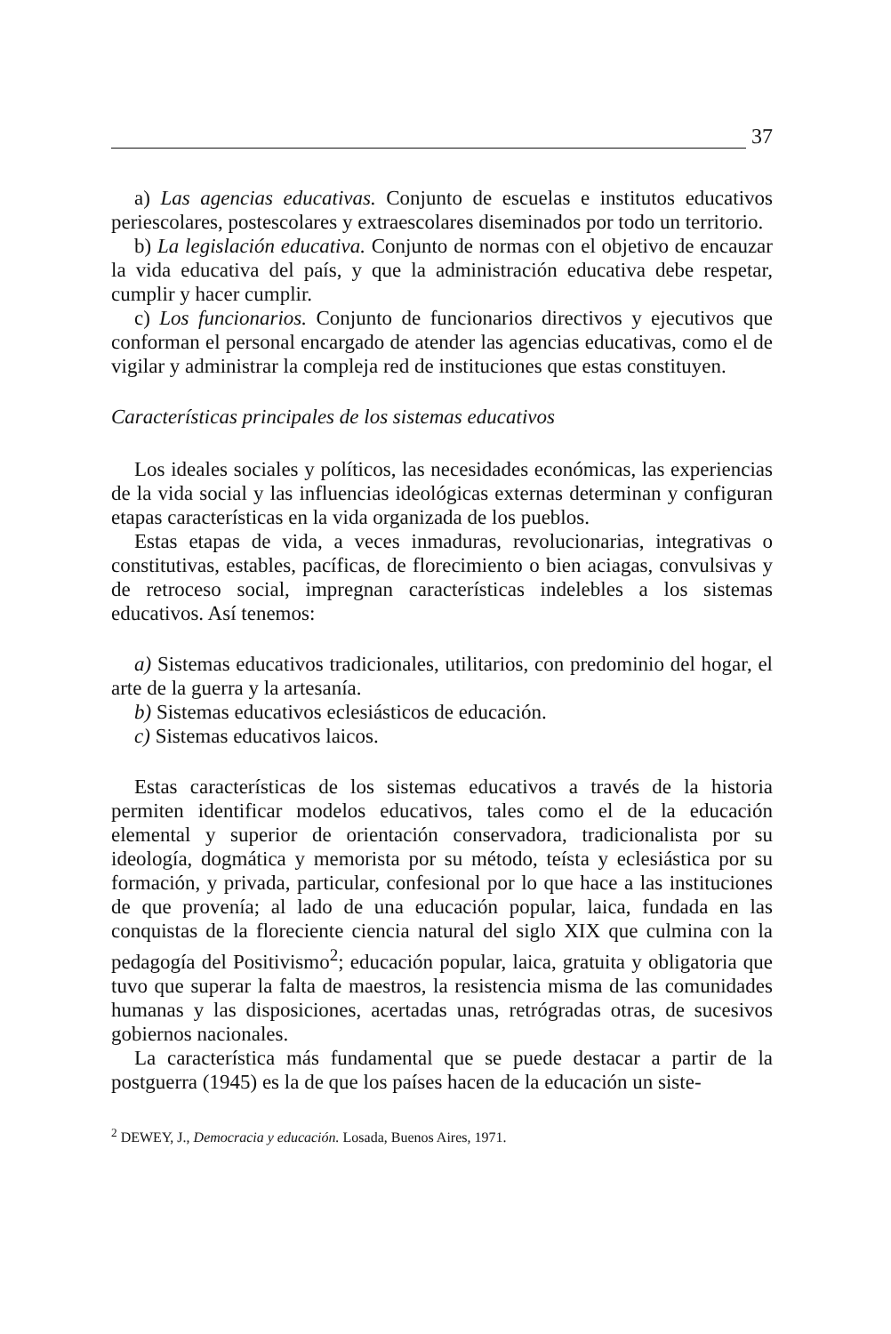37
a) Las agencias educativas. Conjunto de escuelas e institutos educativos periescolares, postescolares y extraescolares diseminados por todo un territorio.
b) La legislación educativa. Conjunto de normas con el objetivo de encauzar la vida educativa del país, y que la administración educativa debe respetar, cumplir y hacer cumplir.
c) Los funcionarios. Conjunto de funcionarios directivos y ejecutivos que conforman el personal encargado de atender las agencias educativas, como el de vigilar y administrar la compleja red de instituciones que estas constituyen.
Características principales de los sistemas educativos
Los ideales sociales y políticos, las necesidades económicas, las experiencias de la vida social y las influencias ideológicas externas determinan y configuran etapas características en la vida organizada de los pueblos.
Estas etapas de vida, a veces inmaduras, revolucionarias, integrativas o constitutivas, estables, pacíficas, de florecimiento o bien aciagas, convulsivas y de retroceso social, impregnan características indelebles a los sistemas educativos. Así tenemos:
a) Sistemas educativos tradicionales, utilitarios, con predominio del hogar, el arte de la guerra y la artesanía.
b) Sistemas educativos eclesiásticos de educación.
c) Sistemas educativos laicos.
Estas características de los sistemas educativos a través de la historia permiten identificar modelos educativos, tales como el de la educación elemental y superior de orientación conservadora, tradicionalista por su ideología, dogmática y memorista por su método, teísta y eclesiástica por su formación, y privada, particular, confesional por lo que hace a las instituciones de que provenía; al lado de una educación popular, laica, fundada en las conquistas de la floreciente ciencia natural del siglo XIX que culmina con la pedagogía del Positivismo<sup>2</sup>; educación popular, laica, gratuita y obligatoria que tuvo que superar la falta de maestros, la resistencia misma de las comunidades humanas y las disposiciones, acertadas unas, retrógradas otras, de sucesivos gobiernos nacionales.
La característica más fundamental que se puede destacar a partir de la postguerra (1945) es la de que los países hacen de la educación un siste-
<sup>2</sup> DEWEY, J., Democracia y educación. Losada, Buenos Aires, 1971.